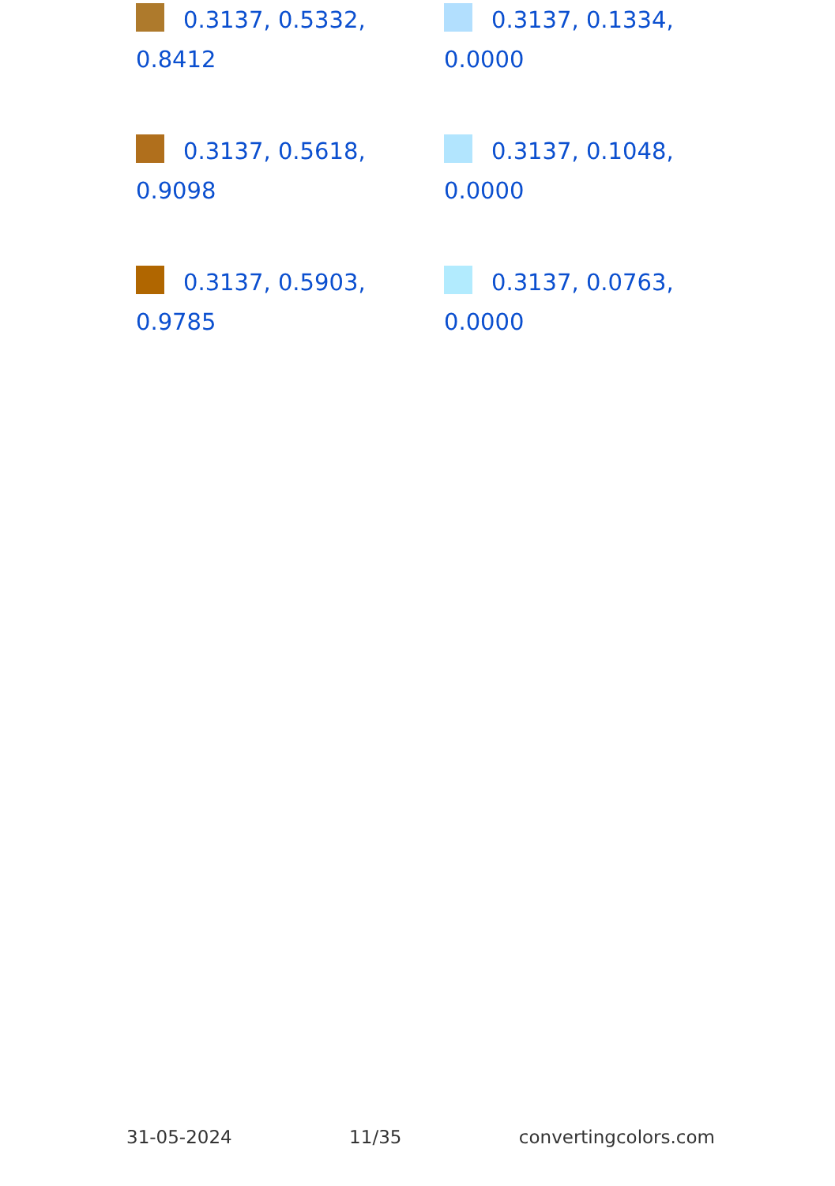0.3137, 0.5332, 0.8412
0.3137, 0.1334, 0.0000
0.3137, 0.5618, 0.9098
0.3137, 0.1048, 0.0000
0.3137, 0.5903, 0.9785
0.3137, 0.0763, 0.0000
31-05-2024 11/35 convertingcolors.com